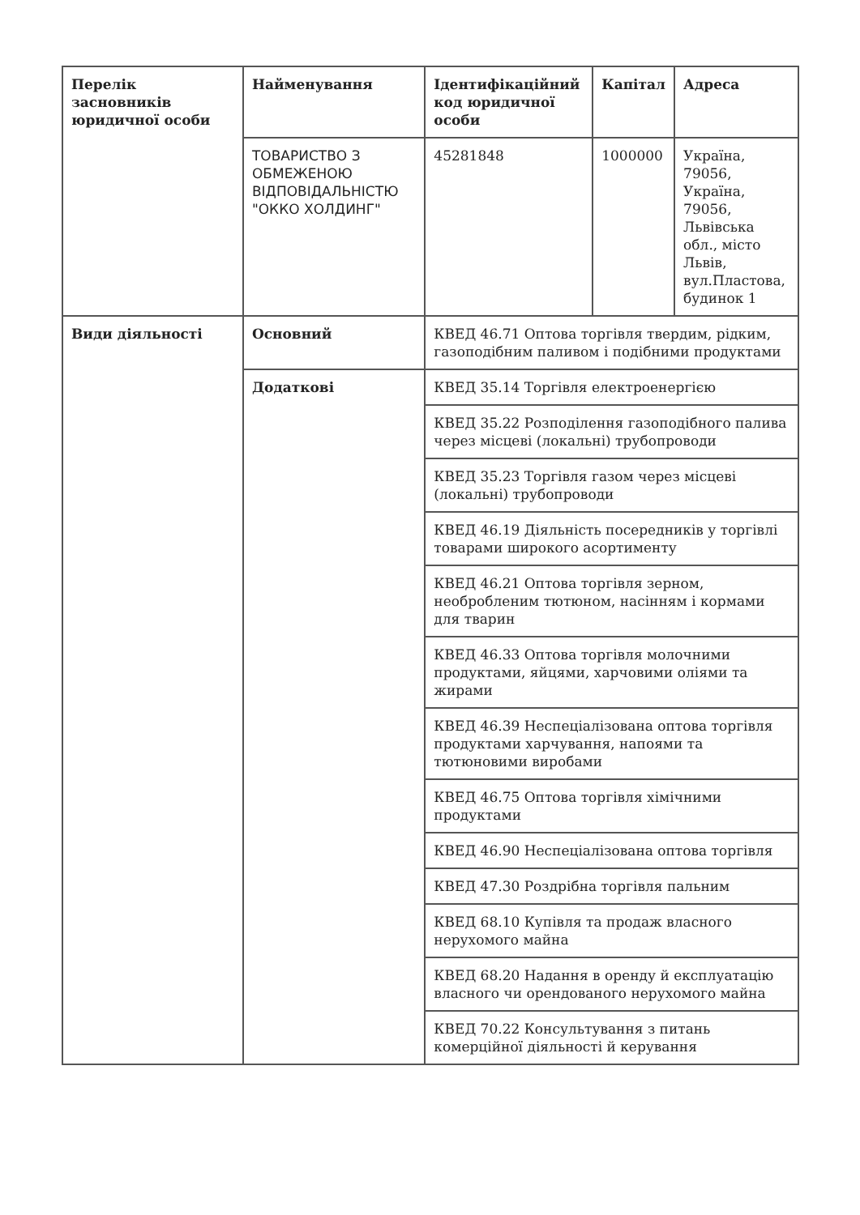| Перелік засновників юридичної особи | Найменування | Ідентифікаційний код юридичної особи | Капітал | Адреса |
| --- | --- | --- | --- | --- |
| | ТОВАРИСТВО З ОБМЕЖЕНОЮ ВІДПОВІДАЛЬНІСТЮ "ОККО ХОЛДИНГ" | 45281848 | 1000000 | Україна, 79056, Україна, 79056, Львівська обл., місто Львів, вул.Пластова, будинок 1 |
| Види діяльності | Основний | КВЕД 46.71 Оптова торгівля твердим, рідким, газоподібним паливом і подібними продуктами | | |
| | Додаткові | КВЕД 35.14 Торгівля електроенергією | | |
| | | КВЕД 35.22 Розподілення газоподібного палива через місцеві (локальні) трубопроводи | | |
| | | КВЕД 35.23 Торгівля газом через місцеві (локальні) трубопроводи | | |
| | | КВЕД 46.19 Діяльність посередників у торгівлі товарами широкого асортименту | | |
| | | КВЕД 46.21 Оптова торгівля зерном, необробленим тютюном, насінням і кормами для тварин | | |
| | | КВЕД 46.33 Оптова торгівля молочними продуктами, яйцями, харчовими оліями та жирами | | |
| | | КВЕД 46.39 Неспеціалізована оптова торгівля продуктами харчування, напоями та тютюновими виробами | | |
| | | КВЕД 46.75 Оптова торгівля хімічними продуктами | | |
| | | КВЕД 46.90 Неспеціалізована оптова торгівля | | |
| | | КВЕД 47.30 Роздрібна торгівля пальним | | |
| | | КВЕД 68.10 Купівля та продаж власного нерухомого майна | | |
| | | КВЕД 68.20 Надання в оренду й експлуатацію власного чи орендованого нерухомого майна | | |
| | | КВЕД 70.22 Консультування з питань комерційної діяльності й керування | | |